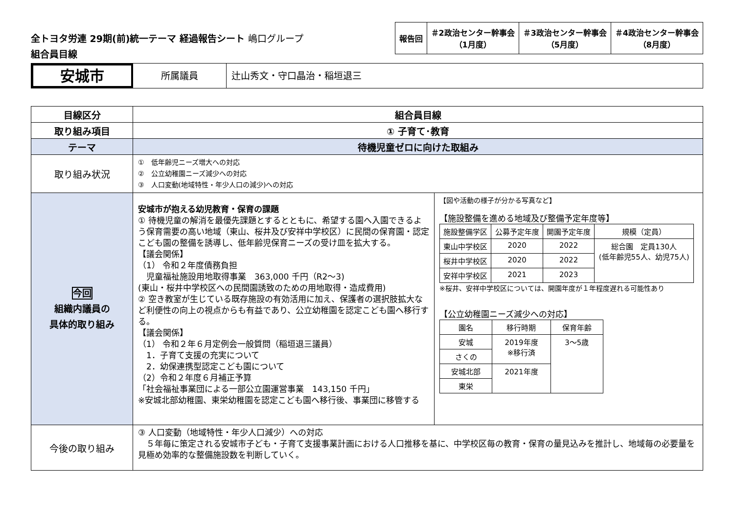全トヨタ労連 29期(前)統一テーマ 経過報告シート 嶋口グループ
組合員目線
| 報告回 | ＃2政治センター幹事会 （1月度） | ＃3政治センター幹事会 （5月度） | ＃4政治センター幹事会 （8月度） |
安城市
所属議員 辻山秀文・守口晶治・稲垣退三
| 目線区分 | 組合員目線 | |
| --- | --- | --- |
| 取り組み項目 | ① 子育て･教育 | |
| テーマ | 待機児童ゼロに向けた取組み | |
| 取り組み状況 | ① 低年齢児ニーズ増大への対応 ② 公立幼稚園ニーズ減少への対応 ③ 人口変動(地域特性・年少人口の減少)への対応 | |
| 今回 組織内議員の 具体的取り組み | 安城市が抱える幼児教育・保育の課題 ① 待機児童の解消を最優先課題とするとともに、希望する園へ入園できるよう保育需要の高い地域（東山、桜井及び安祥中学校区）に民間の保育園・認定こども園の整備を誘導し、低年齢児保育ニーズの受け皿を拡大する。 【議会関係】 （1） 令和２年度債務負担 児童福祉施設用地取得事業 363,000 千円（R2〜3) (東山・桜井中学校区への民間園誘致のための用地取得・造成費用) ② 空き教室が生じている既存施設の有効活用に加え、保護者の選択肢拡大など利便性の向上の視点からも有益であり、公立幼稚園を認定こども園へ移行する。 【議会関係】 （1） 令和２年６月定例会一般質問（稲垣退三議員） 1．子育て支援の充実について 2．幼保連携型認定こども園について （2）令和２年度６月補正予算 「社会福祉事業団による一部公立園運営事業 143,150 千円」 ※安城北部幼稚園、東栄幼稚園を認定こども園へ移行後、事業団に移管する | 【図や活動の様子が分かる写真など】 【施設整備を進める地域及び整備予定年度等】 / 施設整備学区 / 公募予定年度 / 開園予定年度 / 規模（定員） / / 東山中学校区 / 2020 / 2022 / 総合園 定員130人 (低年齢児55人、幼児75人) / / 桜井中学校区 / 2020 / 2022 / / / 安祥中学校区 / 2021 / 2023 / / ※桜井、安祥中学校区については、開園年度が１年程度遅れる可能性あり 【公立幼稚園ニーズ減少への対応】 / 園名 / 移行時期 / 保育年齢 / / 安城 / 2019年度 ※移行済 / 3〜5歳 / / さくの / / / / 安城北部 / 2021年度 / / / 東栄 / / / |
| 今後の取り組み | ③ 人口変動（地域特性・年少人口減少）への対応 ５年毎に策定される安城市子ども・子育て支援事業計画における人口推移を基に、中学校区毎の教育・保育の量見込みを推計し、地域毎の必要量を見極め効率的な整備施設数を判断していく。 | |